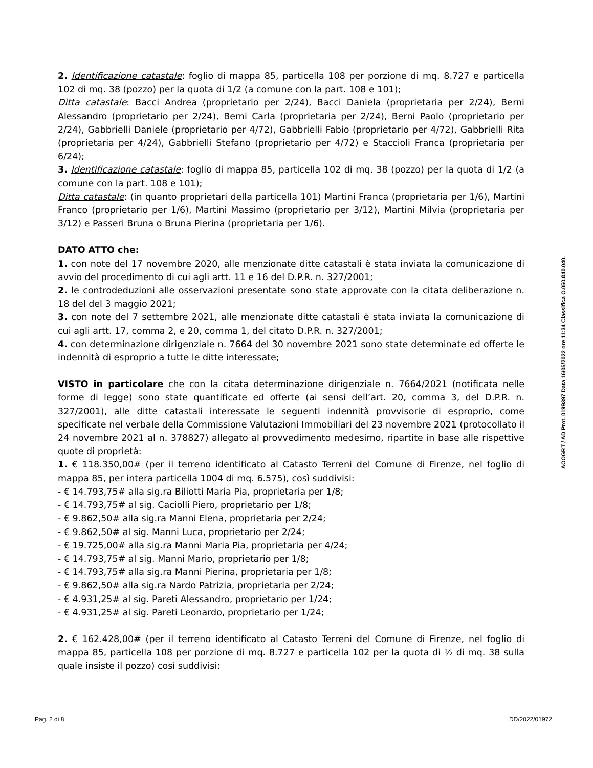2. Identificazione catastale: foglio di mappa 85, particella 108 per porzione di mq. 8.727 e particella 102 di mq. 38 (pozzo) per la quota di 1/2 (a comune con la part. 108 e 101);
Ditta catastale: Bacci Andrea (proprietario per 2/24), Bacci Daniela (proprietaria per 2/24), Berni Alessandro (proprietario per 2/24), Berni Carla (proprietaria per 2/24), Berni Paolo (proprietario per 2/24), Gabbrielli Daniele (proprietario per 4/72), Gabbrielli Fabio (proprietario per 4/72), Gabbrielli Rita (proprietaria per 4/24), Gabbrielli Stefano (proprietario per 4/72) e Staccioli Franca (proprietaria per 6/24);
3. Identificazione catastale: foglio di mappa 85, particella 102 di mq. 38 (pozzo) per la quota di 1/2 (a comune con la part. 108 e 101);
Ditta catastale: (in quanto proprietari della particella 101) Martini Franca (proprietaria per 1/6), Martini Franco (proprietario per 1/6), Martini Massimo (proprietario per 3/12), Martini Milvia (proprietaria per 3/12) e Passeri Bruna o Bruna Pierina (proprietaria per 1/6).
DATO ATTO che:
1. con note del 17 novembre 2020, alle menzionate ditte catastali è stata inviata la comunicazione di avvio del procedimento di cui agli artt. 11 e 16 del D.P.R. n. 327/2001;
2. le controdeduzioni alle osservazioni presentate sono state approvate con la citata deliberazione n. 18 del del 3 maggio 2021;
3. con note del 7 settembre 2021, alle menzionate ditte catastali è stata inviata la comunicazione di cui agli artt. 17, comma 2, e 20, comma 1, del citato D.P.R. n. 327/2001;
4. con determinazione dirigenziale n. 7664 del 30 novembre 2021 sono state determinate ed offerte le indennità di esproprio a tutte le ditte interessate;
VISTO in particolare che con la citata determinazione dirigenziale n. 7664/2021 (notificata nelle forme di legge) sono state quantificate ed offerte (ai sensi dell’art. 20, comma 3, del D.P.R. n. 327/2001), alle ditte catastali interessate le seguenti indennità provvisorie di esproprio, come specificate nel verbale della Commissione Valutazioni Immobiliari del 23 novembre 2021 (protocollato il 24 novembre 2021 al n. 378827) allegato al provvedimento medesimo, ripartite in base alle rispettive quote di proprietà:
1. € 118.350,00# (per il terreno identificato al Catasto Terreni del Comune di Firenze, nel foglio di mappa 85, per intera particella 1004 di mq. 6.575), così suddivisi:
- € 14.793,75# alla sig.ra Biliotti Maria Pia, proprietaria per 1/8;
- € 14.793,75# al sig. Caciolli Piero, proprietario per 1/8;
- € 9.862,50# alla sig.ra Manni Elena, proprietaria per 2/24;
- € 9.862,50# al sig. Manni Luca, proprietario per 2/24;
- € 19.725,00# alla sig.ra Manni Maria Pia, proprietaria per 4/24;
- € 14.793,75# al sig. Manni Mario, proprietario per 1/8;
- € 14.793,75# alla sig.ra Manni Pierina, proprietaria per 1/8;
- € 9.862,50# alla sig.ra Nardo Patrizia, proprietaria per 2/24;
- € 4.931,25# al sig. Pareti Alessandro, proprietario per 1/24;
- € 4.931,25# al sig. Pareti Leonardo, proprietario per 1/24;
2. € 162.428,00# (per il terreno identificato al Catasto Terreni del Comune di Firenze, nel foglio di mappa 85, particella 108 per porzione di mq. 8.727 e particella 102 per la quota di ½ di mq. 38 sulla quale insiste il pozzo) così suddivisi:
AOOGRT / AD Prot. 0199397 Data 16/05/2022 ore 11:34 Classifica O.050.040.040.
Pag. 2 di 8 DD/2022/01972